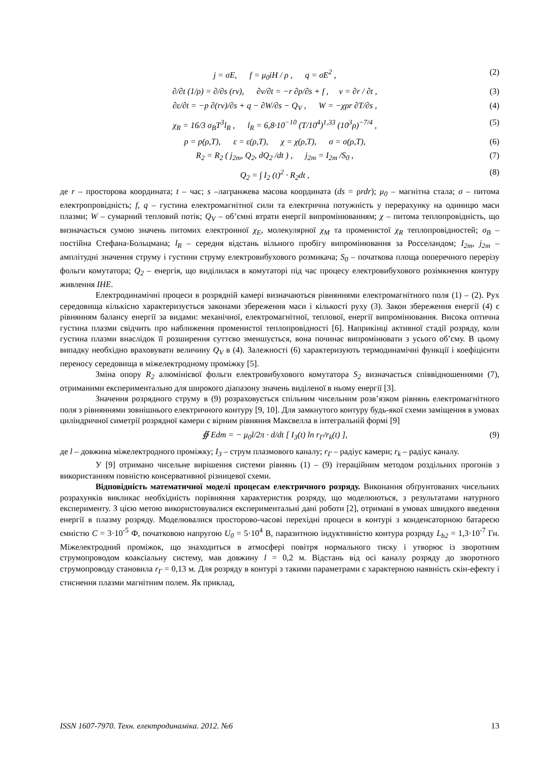j = σE, f = μ<sub>0</sub>iH / ρ , q = σE<sup>2</sup> ,
(2)
∂/∂t (1/ρ) = ∂/∂s (rv), ∂v/∂t = −r ∂p/∂s + f , v = ∂r / ∂t ,
(3)
∂ε/∂t = −p ∂(rv)/∂s + q − ∂W/∂s − Q<sub>V</sub> , W = −χρr ∂T/∂s ,
(4)
χ<sub>R</sub> = 16/3 σ<sub>B</sub>T<sup>3</sup>l<sub>R</sub> , l<sub>R</sub> = 6,8·10<sup>−10</sup> (T/10<sup>4</sup>)<sup>1,33</sup> (10<sup>3</sup>ρ)<sup>−7/4</sup> ,
(5)
p = p(ρ,T), ε = ε(ρ,T), χ = χ(ρ,T), σ = σ(ρ,T),
(6)
R<sub>2</sub> = R<sub>2</sub> ( j<sub>2m</sub>, Q<sub>2</sub>, dQ<sub>2</sub> /dt ) , j<sub>2m</sub> = I<sub>2m</sub> /S<sub>0</sub> ,
(7)
Q<sub>2</sub> = ∫ I<sub>2</sub> (t)<sup>2</sup> · R<sub>2</sub>dt , (8)
де r – просторова координата; t – час; s –лагранжева масова координата (ds = ρrdr); μ<sub>0</sub> – магнітна стала; σ – питома електропровідність; f, q – густина електромагнітної сили та електрична потужність у перерахунку на одиницю маси плазми; W – сумарний тепловий потік; Q<sub>V</sub> – об’ємні втрати енергії випромінюванням; χ – питома теплопровідність, що визначається сумою значень питомих електронної χ<sub>E</sub>, молекулярної χ<sub>M</sub> та променистої χ<sub>R</sub> теплопровідностей; σ<sub>B</sub> – постійна Стефана-Больцмана; l<sub>R</sub> – середня відстань вільного пробігу випромінювання за Росселандом; I<sub>2m</sub>, j<sub>2m</sub> – амплітудні значення струму і густини струму електровибухового розмикача; S<sub>0</sub> – початкова площа поперечного перерізу фольги комутатора; Q<sub>2</sub> – енергія, що виділилася в комутаторі під час процесу електровибухового розімкнення контуру живлення ІНЕ.
Електродинамічні процеси в розрядній камері визначаються рівняннями електромагнітного поля (1) – (2). Рух середовища кількісно характеризується законами збереження маси і кількості руху (3). Закон збереження енергії (4) є рівнянням балансу енергії за видами: механічної, електромагнітної, теплової, енергії випромінювання. Висока оптична густина плазми свідчить про наближення променистої теплопровідності [6]. Наприкінці активної стадії розряду, коли густина плазми внаслідок її розширення суттєво зменшується, вона починає випромінювати з усього об’єму. В цьому випадку необхідно враховувати величину Q<sub>V</sub> в (4). Залежності (6) характеризують термодинамічні функції і коефіцієнти переносу середовища в міжелектродному проміжку [5].
Зміна опору R<sub>2</sub> алюмінієвої фольги електровибухового комутатора S<sub>2</sub> визначається співвідношеннями (7), отриманими експериментально для широкого діапазону значень виділеної в ньому енергії [3].
Значення розрядного струму в (9) розраховується спільним чисельним розв’язком рівнянь електромагнітного поля з рівняннями зовнішнього електричного контуру [9, 10]. Для замкнутого контуру будь-якої схеми заміщення в умовах циліндричної симетрії розрядної камери є вірним рівняння Максвелла в інтегральній формі [9]
∯ Edm = − μ<sub>0</sub>l/2π · d/dt [ I<sub>3</sub>(t) ln r<sub>Г</sub>/r<sub>k</sub>(t) ],
(9)
де l – довжина міжелектродного проміжку; I<sub>3</sub> – струм плазмового каналу; r<sub>Г</sub> – радіус камери; r<sub>k</sub> – радіус каналу.
У [9] отримано чисельне вирішення системи рівнянь (1) – (9) ітераційним методом роздільних прогонів з використанням повністю консервативної різницевої схеми.
Відповідність математичної моделі процесам електричного розряду. Виконання обґрунтованих чисельних розрахунків викликає необхідність порівняння характеристик розряду, що моделюються, з результатами натурного експерименту. З цією метою використовувалися експериментальні дані роботи [2], отримані в умовах швидкого введення енергії в плазму розряду. Моделювалися просторово-часові перехідні процеси в контурі з конденсаторною батареєю ємністю C = 3·10<sup>-5</sup> Ф, початковою напругою U<sub>0</sub> = 5·10<sup>4</sup> В, паразитною індуктивністю контура розряду L<sub>b2</sub> = 1,3·10<sup>-7</sup> Гн. Міжелектродний проміжок, що знаходиться в атмосфері повітря нормального тиску і утворює із зворотним струмопроводом коаксіальну систему, мав довжину l = 0,2 м. Відстань від осі каналу розряду до зворотного струмопроводу становила r<sub>Г</sub> = 0,13 м. Для розряду в контурі з такими параметрами є характерною наявність скін-ефекту і стиснення плазми магнітним полем. Як приклад,
ISSN 1607-7970. Техн. електродинаміка. 2012. №6 13